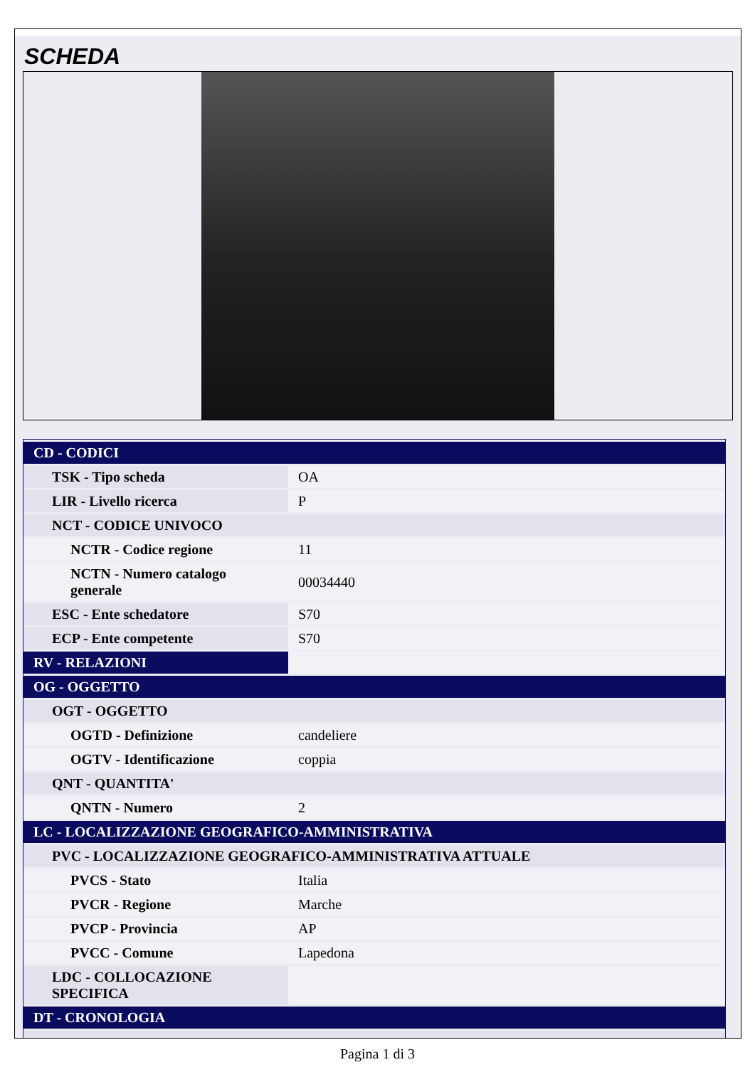SCHEDA
| CD - CODICI | |
| TSK - Tipo scheda | OA |
| LIR - Livello ricerca | P |
| NCT - CODICE UNIVOCO | |
| NCTR - Codice regione | 11 |
| NCTN - Numero catalogo generale | 00034440 |
| ESC - Ente schedatore | S70 |
| ECP - Ente competente | S70 |
| RV - RELAZIONI | |
| OG - OGGETTO | |
| OGT - OGGETTO | |
| OGTD - Definizione | candeliere |
| OGTV - Identificazione | coppia |
| QNT - QUANTITA' | |
| QNTN - Numero | 2 |
| LC - LOCALIZZAZIONE GEOGRAFICO-AMMINISTRATIVA | |
| PVC - LOCALIZZAZIONE GEOGRAFICO-AMMINISTRATIVA ATTUALE | |
| PVCS - Stato | Italia |
| PVCR - Regione | Marche |
| PVCP - Provincia | AP |
| PVCC - Comune | Lapedona |
| LDC - COLLOCAZIONE SPECIFICA | |
| DT - CRONOLOGIA | |
Pagina 1 di 3